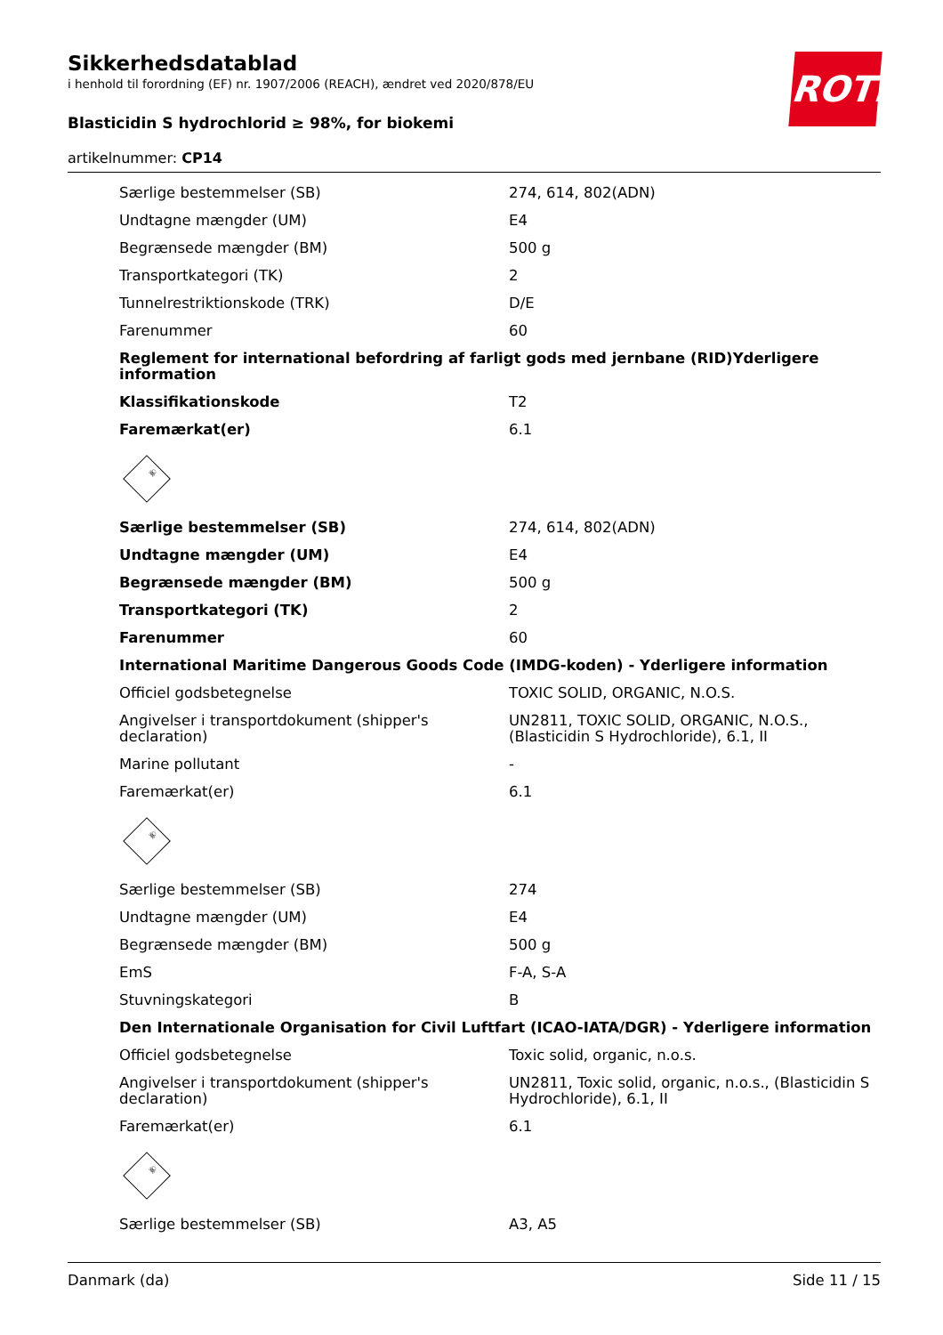Sikkerhedsdatablad
i henhold til forordning (EF) nr. 1907/2006 (REACH), ændret ved 2020/878/EU
Blasticidin S hydrochlorid ≥ 98%, for biokemi
artikelnummer: CP14
ROTH
| Særlige bestemmelser (SB) | 274, 614, 802(ADN) |
| Undtagne mængder (UM) | E4 |
| Begrænsede mængder (BM) | 500 g |
| Transportkategori (TK) | 2 |
| Tunnelrestriktionskode (TRK) | D/E |
| Farenummer | 60 |
| Reglement for international befordring af farligt gods med jernbane (RID)Yderligere information | |
| Klassifikationskode | T2 |
| Faremærkat(er) | 6.1 |
| ☠ | |
| Særlige bestemmelser (SB) | 274, 614, 802(ADN) |
| Undtagne mængder (UM) | E4 |
| Begrænsede mængder (BM) | 500 g |
| Transportkategori (TK) | 2 |
| Farenummer | 60 |
| International Maritime Dangerous Goods Code (IMDG-koden) - Yderligere information | |
| Officiel godsbetegnelse | TOXIC SOLID, ORGANIC, N.O.S. |
| Angivelser i transportdokument (shipper's declaration) | UN2811, TOXIC SOLID, ORGANIC, N.O.S., (Blasticidin S Hydrochloride), 6.1, II |
| Marine pollutant | - |
| Faremærkat(er) | 6.1 |
| ☠ | |
| Særlige bestemmelser (SB) | 274 |
| Undtagne mængder (UM) | E4 |
| Begrænsede mængder (BM) | 500 g |
| EmS | F-A, S-A |
| Stuvningskategori | B |
| Den Internationale Organisation for Civil Luftfart (ICAO-IATA/DGR) - Yderligere information | |
| Officiel godsbetegnelse | Toxic solid, organic, n.o.s. |
| Angivelser i transportdokument (shipper's declaration) | UN2811, Toxic solid, organic, n.o.s., (Blasticidin S Hydrochloride), 6.1, II |
| Faremærkat(er) | 6.1 |
| ☠ | |
| Særlige bestemmelser (SB) | A3, A5 |
Danmark (da) Side 11 / 15